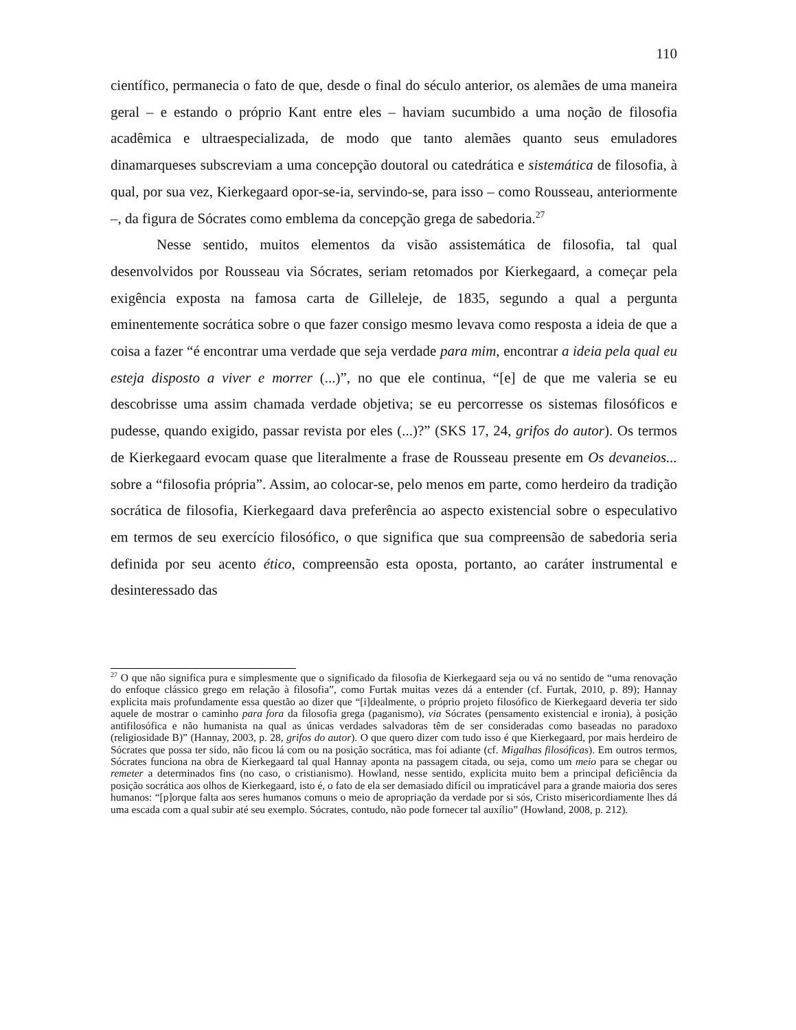110
científico, permanecia o fato de que, desde o final do século anterior, os alemães de uma maneira geral – e estando o próprio Kant entre eles – haviam sucumbido a uma noção de filosofia acadêmica e ultraespecializada, de modo que tanto alemães quanto seus emuladores dinamarqueses subscreviam a uma concepção doutoral ou catedrática e sistemática de filosofia, à qual, por sua vez, Kierkegaard opor-se-ia, servindo-se, para isso – como Rousseau, anteriormente –, da figura de Sócrates como emblema da concepção grega de sabedoria.<sup>27</sup>
Nesse sentido, muitos elementos da visão assistemática de filosofia, tal qual desenvolvidos por Rousseau via Sócrates, seriam retomados por Kierkegaard, a começar pela exigência exposta na famosa carta de Gilleleje, de 1835, segundo a qual a pergunta eminentemente socrática sobre o que fazer consigo mesmo levava como resposta a ideia de que a coisa a fazer “é encontrar uma verdade que seja verdade para mim, encontrar a ideia pela qual eu esteja disposto a viver e morrer (...)”, no que ele continua, “[e] de que me valeria se eu descobrisse uma assim chamada verdade objetiva; se eu percorresse os sistemas filosóficos e pudesse, quando exigido, passar revista por eles (...)?” (SKS 17, 24, grifos do autor). Os termos de Kierkegaard evocam quase que literalmente a frase de Rousseau presente em Os devaneios... sobre a “filosofia própria”. Assim, ao colocar-se, pelo menos em parte, como herdeiro da tradição socrática de filosofia, Kierkegaard dava preferência ao aspecto existencial sobre o especulativo em termos de seu exercício filosófico, o que significa que sua compreensão de sabedoria seria definida por seu acento ético, compreensão esta oposta, portanto, ao caráter instrumental e desinteressado das
<sup>27</sup> O que não significa pura e simplesmente que o significado da filosofia de Kierkegaard seja ou vá no sentido de “uma renovação do enfoque clássico grego em relação à filosofia”, como Furtak muitas vezes dá a entender (cf. Furtak, 2010, p. 89); Hannay explicita mais profundamente essa questão ao dizer que “[i]dealmente, o próprio projeto filosófico de Kierkegaard deveria ter sido aquele de mostrar o caminho para fora da filosofia grega (paganismo), via Sócrates (pensamento existencial e ironia), à posição antifilosófica e não humanista na qual as únicas verdades salvadoras têm de ser consideradas como baseadas no paradoxo (religiosidade B)” (Hannay, 2003, p. 28, grifos do autor). O que quero dizer com tudo isso é que Kierkegaard, por mais herdeiro de Sócrates que possa ter sido, não ficou lá com ou na posição socrática, mas foi adiante (cf. Migalhas filosóficas). Em outros termos, Sócrates funciona na obra de Kierkegaard tal qual Hannay aponta na passagem citada, ou seja, como um meio para se chegar ou remeter a determinados fins (no caso, o cristianismo). Howland, nesse sentido, explicita muito bem a principal deficiência da posição socrática aos olhos de Kierkegaard, isto é, o fato de ela ser demasiado difícil ou impraticável para a grande maioria dos seres humanos: “[p]orque falta aos seres humanos comuns o meio de apropriação da verdade por si sós, Cristo misericordiamente lhes dá uma escada com a qual subir até seu exemplo. Sócrates, contudo, não pode fornecer tal auxílio” (Howland, 2008, p. 212).